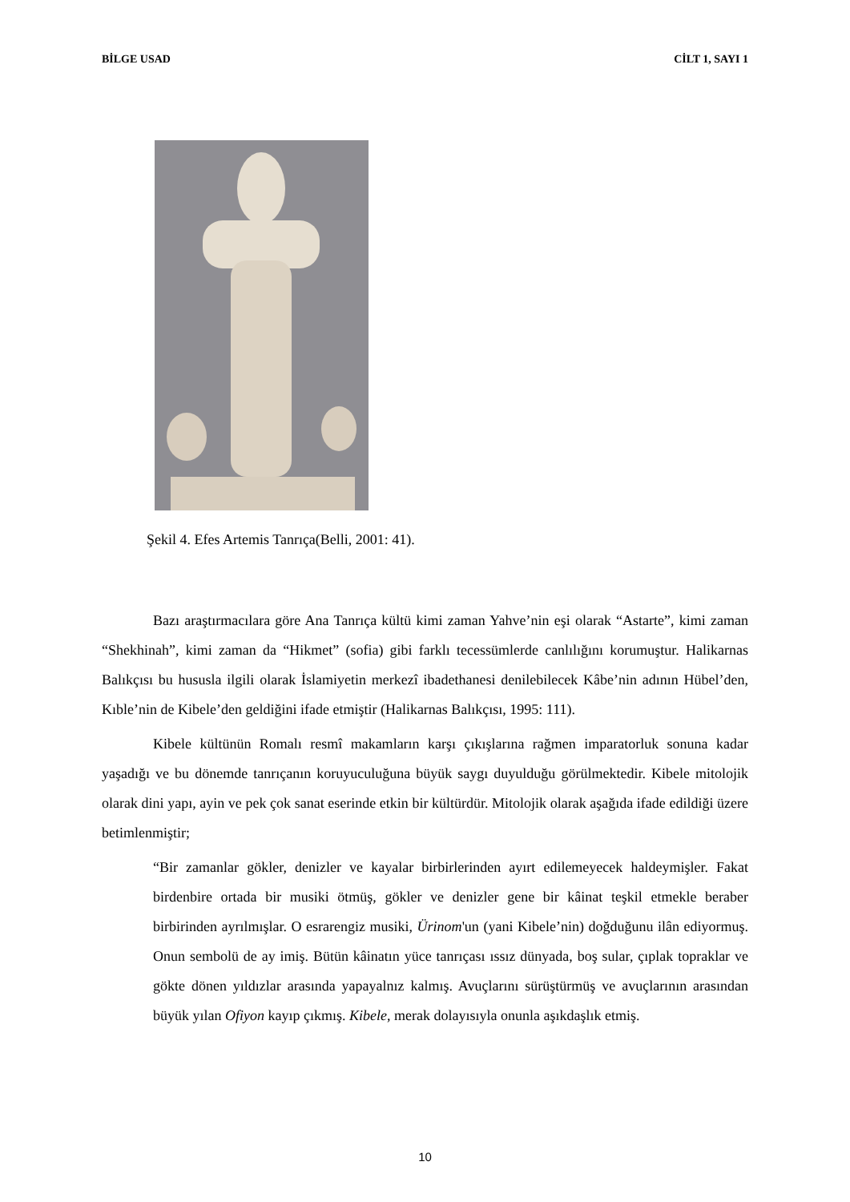BİLGE USAD CİLT 1, SAYI 1
Şekil 4. Efes Artemis Tanrıça(Belli, 2001: 41).
Bazı araştırmacılara göre Ana Tanrıça kültü kimi zaman Yahve’nin eşi olarak “Astarte”, kimi zaman “Shekhinah”, kimi zaman da “Hikmet” (sofia) gibi farklı tecessümlerde canlılığını korumuştur. Halikarnas Balıkçısı bu hususla ilgili olarak İslamiyetin merkezî ibadethanesi denilebilecek Kâbe’nin adının Hübel’den, Kıble’nin de Kibele’den geldiğini ifade etmiştir (Halikarnas Balıkçısı, 1995: 111).
Kibele kültünün Romalı resmî makamların karşı çıkışlarına rağmen imparatorluk sonuna kadar yaşadığı ve bu dönemde tanrıçanın koruyuculuğuna büyük saygı duyulduğu görülmektedir. Kibele mitolojik olarak dini yapı, ayin ve pek çok sanat eserinde etkin bir kültürdür. Mitolojik olarak aşağıda ifade edildiği üzere betimlenmiştir;
“Bir zamanlar gökler, denizler ve kayalar birbirlerinden ayırt edilemeyecek haldeymişler. Fakat birdenbire ortada bir musiki ötmüş, gökler ve denizler gene bir kâinat teşkil etmekle beraber birbirinden ayrılmışlar. O esrarengiz musiki, Ürinom'un (yani Kibele’nin) doğduğunu ilân ediyormuş. Onun sembolü de ay imiş. Bütün kâinatın yüce tanrıçası ıssız dünyada, boş sular, çıplak topraklar ve gökte dönen yıldızlar arasında yapayalnız kalmış. Avuçlarını sürüştürmüş ve avuçlarının arasından büyük yılan Ofiyon kayıp çıkmış. Kibele, merak dolayısıyla onunla aşıkdaşlık etmiş.
10